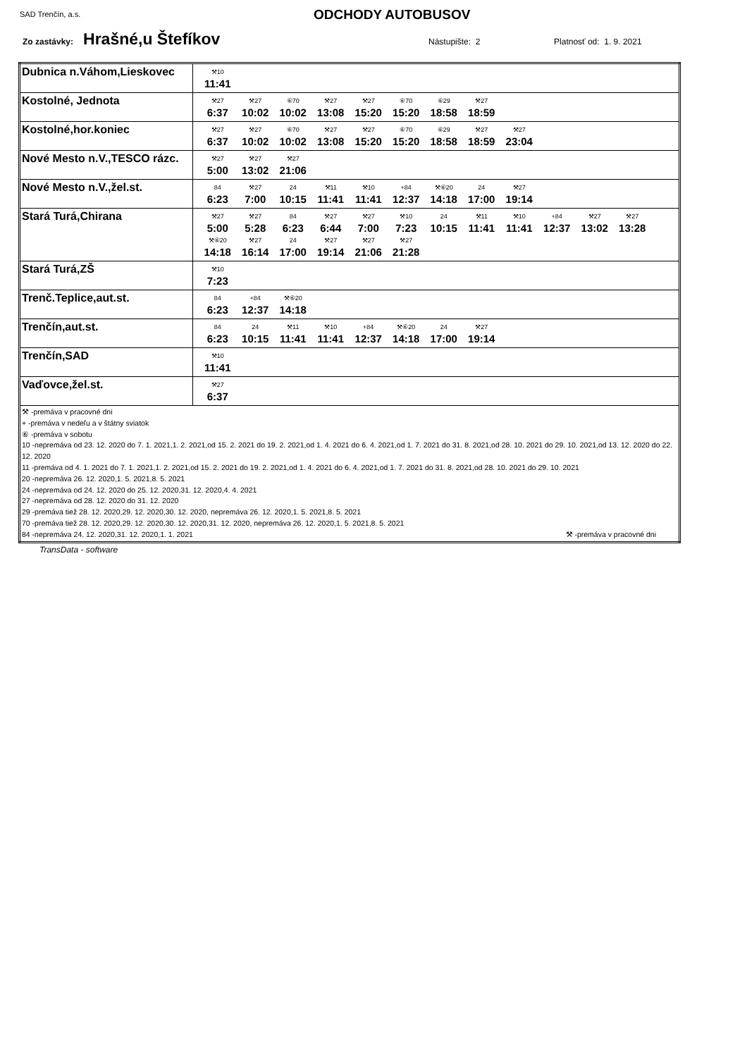SAD Trenčín, a.s.
ODCHODY AUTOBUSOV
Zo zastávky: Hrašné,u Štefíkov Nástupište: 2 Platnosť od: 1. 9. 2021
| Dubnica n.Váhom,Lieskovec | ⚒10 11:41 |
| Kostolné, Jednota | ⚒27 6:37 ⚒27 10:02 ⑥70 10:02 ⚒27 13:08 ⚒27 15:20 ⑥70 15:20 ⑥29 18:58 ⚒27 18:59 |
| Kostolné,hor.koniec | ⚒27 6:37 ⚒27 10:02 ⑥70 10:02 ⚒27 13:08 ⚒27 15:20 ⑥70 15:20 ⑥29 18:58 ⚒27 18:59 ⚒27 23:04 |
| Nové Mesto n.V.,TESCO rázc. | ⚒27 5:00 ⚒27 13:02 ⚒27 21:06 |
| Nové Mesto n.V.,žel.st. | 84 6:23 ⚒27 7:00 24 10:15 ⚒11 11:41 ⚒10 11:41 +84 12:37 ⚒⑥20 14:18 24 17:00 ⚒27 19:14 |
| Stará Turá,Chirana | ⚒27 5:00 ⚒27 5:28 84 6:23 ⚒27 6:44 ⚒27 7:00 ⚒10 7:23 24 10:15 ⚒11 11:41 ⚒10 11:41 +84 12:37 ⚒27 13:02 ⚒27 13:28 ⚒⑥20 14:18 ⚒27 16:14 24 17:00 ⚒27 19:14 ⚒27 21:06 ⚒27 21:28 |
| Stará Turá,ZŠ | ⚒10 7:23 |
| Trenč.Teplice,aut.st. | 84 6:23 +84 12:37 ⚒⑥20 14:18 |
| Trenčín,aut.st. | 84 6:23 24 10:15 ⚒11 11:41 ⚒10 11:41 +84 12:37 ⚒⑥20 14:18 24 17:00 ⚒27 19:14 |
| Trenčín,SAD | ⚒10 11:41 |
| Vaďovce,žel.st. | ⚒27 6:37 |
| ⚒ -premáva v pracovné dni + -premáva v nedeľu a v štátny sviatok ⑥ -premáva v sobotu 10 -nepremáva od 23. 12. 2020 do 7. 1. 2021,1. 2. 2021,od 15. 2. 2021 do 19. 2. 2021,od 1. 4. 2021 do 6. 4. 2021,od 1. 7. 2021 do 31. 8. 2021,od 28. 10. 2021 do 29. 10. 2021,od 13. 12. 2020 do 22. 12. 2020 11 -premáva od 4. 1. 2021 do 7. 1. 2021,1. 2. 2021,od 15. 2. 2021 do 19. 2. 2021,od 1. 4. 2021 do 6. 4. 2021,od 1. 7. 2021 do 31. 8. 2021,od 28. 10. 2021 do 29. 10. 2021 20 -nepremáva 26. 12. 2020,1. 5. 2021,8. 5. 2021 24 -nepremáva od 24. 12. 2020 do 25. 12. 2020,31. 12. 2020,4. 4. 2021 27 -nepremáva od 28. 12. 2020 do 31. 12. 2020 29 -premáva tiež 28. 12. 2020,29. 12. 2020,30. 12. 2020, nepremáva 26. 12. 2020,1. 5. 2021,8. 5. 2021 70 -premáva tiež 28. 12. 2020,29. 12. 2020,30. 12. 2020,31. 12. 2020, nepremáva 26. 12. 2020,1. 5. 2021,8. 5. 2021 84 -nepremáva 24. 12. 2020,31. 12. 2020,1. 1. 2021 ⚒ -premáva v pracovné dni | |
TransData - software